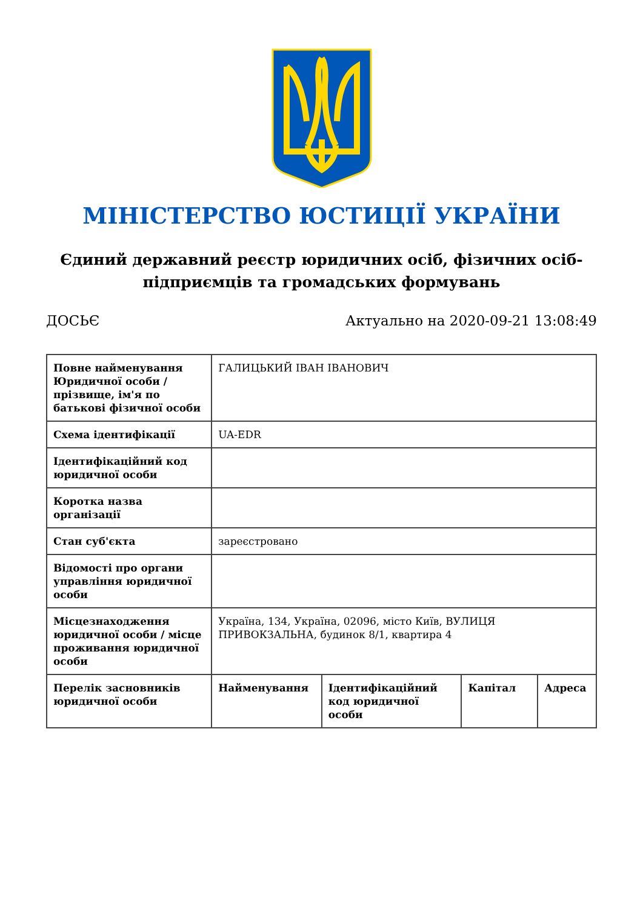МІНІСТЕРСТВО ЮСТИЦІЇ УКРАЇНИ
Єдиний державний реєстр юридичних осіб, фізичних осіб-підприємців та громадських формувань
ДОСЬЄ Актуально на 2020-09-21 13:08:49
| Повне найменування Юридичної особи / прізвище, ім'я по батькові фізичної особи | ГАЛИЦЬКИЙ ІВАН ІВАНОВИЧ | | | |
| Схема ідентифікації | UA-EDR | | | |
| Ідентифікаційний код юридичної особи | | | | |
| Коротка назва організації | | | | |
| Стан суб'єкта | зареєстровано | | | |
| Відомості про органи управління юридичної особи | | | | |
| Місцезнаходження юридичної особи / місце проживання юридичної особи | Україна, 134, Україна, 02096, місто Київ, ВУЛИЦЯ ПРИВОКЗАЛЬНА, будинок 8/1, квартира 4 | | | |
| Перелік засновників юридичної особи | Найменування | Ідентифікаційний код юридичної особи | Капітал | Адреса |